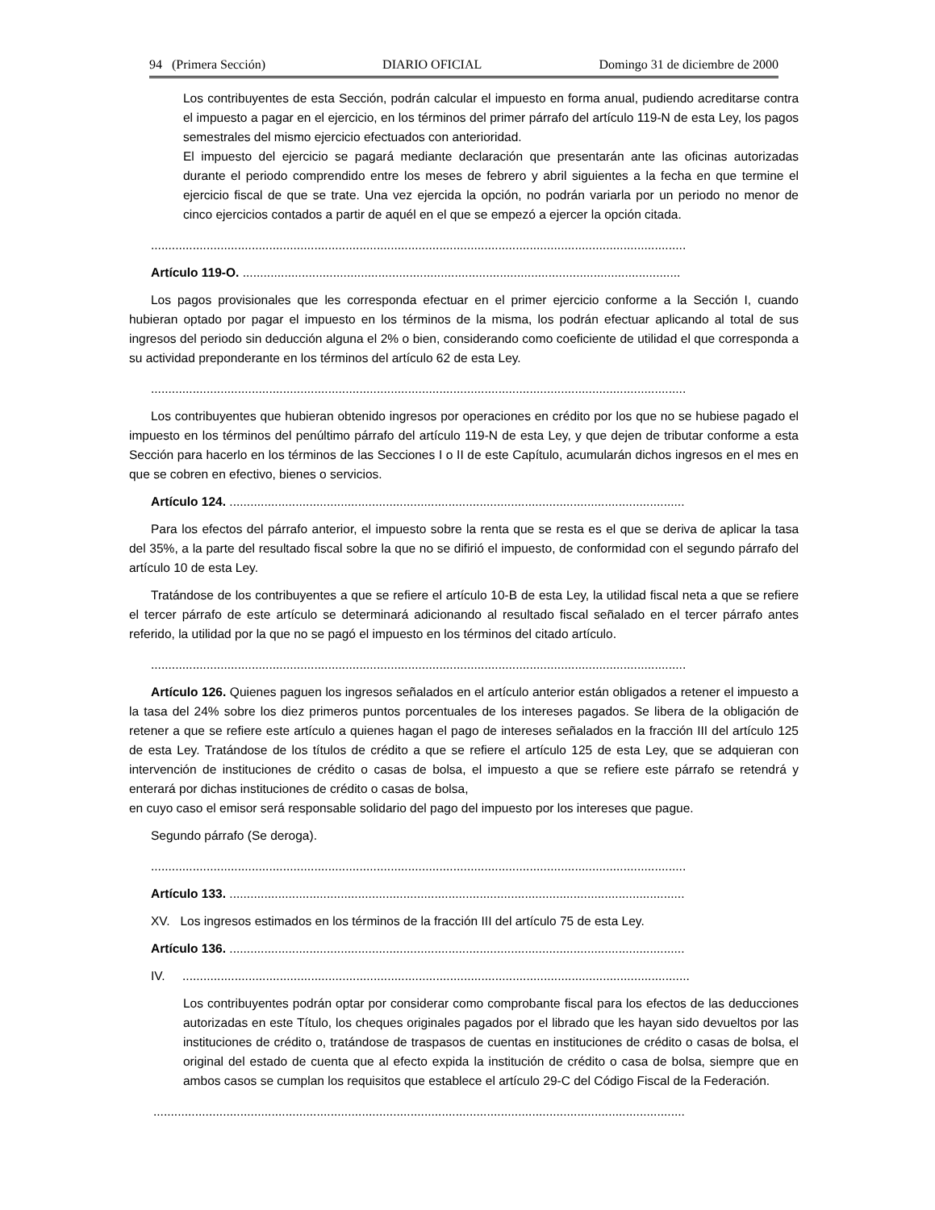94 (Primera Sección) DIARIO OFICIAL Domingo 31 de diciembre de 2000
Los contribuyentes de esta Sección, podrán calcular el impuesto en forma anual, pudiendo acreditarse contra el impuesto a pagar en el ejercicio, en los términos del primer párrafo del artículo 119-N de esta Ley, los pagos semestrales del mismo ejercicio efectuados con anterioridad.
El impuesto del ejercicio se pagará mediante declaración que presentarán ante las oficinas autorizadas durante el periodo comprendido entre los meses de febrero y abril siguientes a la fecha en que termine el ejercicio fiscal de que se trate. Una vez ejercida la opción, no podrán variarla por un periodo no menor de cinco ejercicios contados a partir de aquél en el que se empezó a ejercer la opción citada.
..........................................................................................................................................................
Artículo 119-O. ..............................................................................................................................
Los pagos provisionales que les corresponda efectuar en el primer ejercicio conforme a la Sección I, cuando hubieran optado por pagar el impuesto en los términos de la misma, los podrán efectuar aplicando al total de sus ingresos del periodo sin deducción alguna el 2% o bien, considerando como coeficiente de utilidad el que corresponda a su actividad preponderante en los términos del artículo 62 de esta Ley.
..........................................................................................................................................................
Los contribuyentes que hubieran obtenido ingresos por operaciones en crédito por los que no se hubiese pagado el impuesto en los términos del penúltimo párrafo del artículo 119-N de esta Ley, y que dejen de tributar conforme a esta Sección para hacerlo en los términos de las Secciones I o II de este Capítulo, acumularán dichos ingresos en el mes en que se cobren en efectivo, bienes o servicios.
Artículo 124. ...................................................................................................................................
Para los efectos del párrafo anterior, el impuesto sobre la renta que se resta es el que se deriva de aplicar la tasa del 35%, a la parte del resultado fiscal sobre la que no se difirió el impuesto, de conformidad con el segundo párrafo del artículo 10 de esta Ley.
Tratándose de los contribuyentes a que se refiere el artículo 10-B de esta Ley, la utilidad fiscal neta a que se refiere el tercer párrafo de este artículo se determinará adicionando al resultado fiscal señalado en el tercer párrafo antes referido, la utilidad por la que no se pagó el impuesto en los términos del citado artículo.
..........................................................................................................................................................
Artículo 126. Quienes paguen los ingresos señalados en el artículo anterior están obligados a retener el impuesto a la tasa del 24% sobre los diez primeros puntos porcentuales de los intereses pagados. Se libera de la obligación de retener a que se refiere este artículo a quienes hagan el pago de intereses señalados en la fracción III del artículo 125 de esta Ley. Tratándose de los títulos de crédito a que se refiere el artículo 125 de esta Ley, que se adquieran con intervención de instituciones de crédito o casas de bolsa, el impuesto a que se refiere este párrafo se retendrá y enterará por dichas instituciones de crédito o casas de bolsa,
en cuyo caso el emisor será responsable solidario del pago del impuesto por los intereses que pague.
Segundo párrafo (Se deroga).
..........................................................................................................................................................
Artículo 133. ...................................................................................................................................
XV. Los ingresos estimados en los términos de la fracción III del artículo 75 de esta Ley.
Artículo 136. ...................................................................................................................................
IV. ..................................................................................................................................................
Los contribuyentes podrán optar por considerar como comprobante fiscal para los efectos de las deducciones autorizadas en este Título, los cheques originales pagados por el librado que les hayan sido devueltos por las instituciones de crédito o, tratándose de traspasos de cuentas en instituciones de crédito o casas de bolsa, el original del estado de cuenta que al efecto expida la institución de crédito o casa de bolsa, siempre que en ambos casos se cumplan los requisitos que establece el artículo 29-C del Código Fiscal de la Federación.
.........................................................................................................................................................